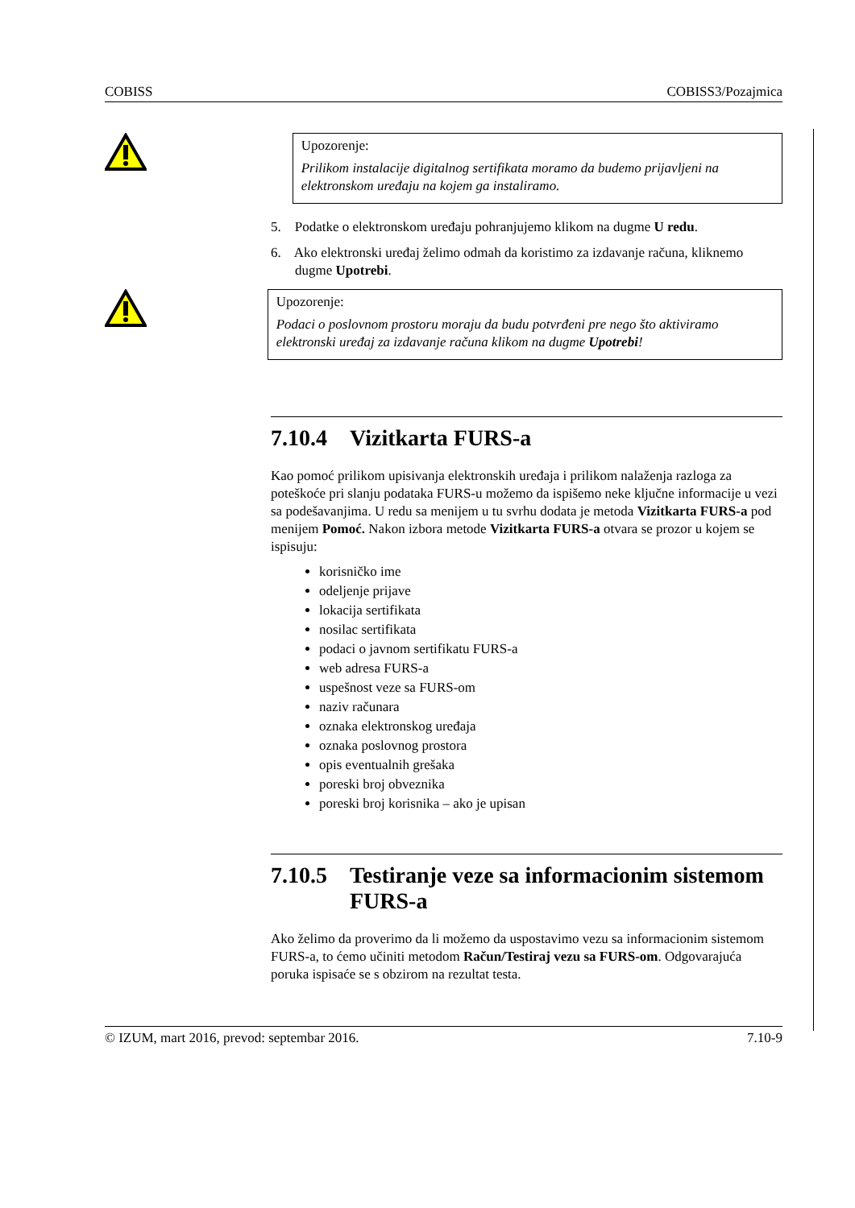COBISS COBISS3/Pozajmica
Upozorenje:
Prilikom instalacije digitalnog sertifikata moramo da budemo prijavljeni na elektronskom uređaju na kojem ga instaliramo.
5. Podatke o elektronskom uređaju pohranjujemo klikom na dugme U redu.
6. Ako elektronski uređaj želimo odmah da koristimo za izdavanje računa, kliknemo dugme Upotrebi.
Upozorenje:
Podaci o poslovnom prostoru moraju da budu potvrđeni pre nego što aktiviramo elektronski uređaj za izdavanje računa klikom na dugme Upotrebi!
7.10.4 Vizitkarta FURS-a
Kao pomoć prilikom upisivanja elektronskih uređaja i prilikom nalaženja razloga za poteškoće pri slanju podataka FURS-u možemo da ispišemo neke ključne informacije u vezi sa podešavanjima. U redu sa menijem u tu svrhu dodata je metoda Vizitkarta FURS-a pod menijem Pomoć. Nakon izbora metode Vizitkarta FURS-a otvara se prozor u kojem se ispisuju:
korisničko ime
odeljenje prijave
lokacija sertifikata
nosilac sertifikata
podaci o javnom sertifikatu FURS-a
web adresa FURS-a
uspešnost veze sa FURS-om
naziv računara
oznaka elektronskog uređaja
oznaka poslovnog prostora
opis eventualnih grešaka
poreski broj obveznika
poreski broj korisnika – ako je upisan
7.10.5 Testiranje veze sa informacionim sistemom FURS-a
Ako želimo da proverimo da li možemo da uspostavimo vezu sa informacionim sistemom FURS-a, to ćemo učiniti metodom Račun/Testiraj vezu sa FURS-om. Odgovarajuća poruka ispisaće se s obzirom na rezultat testa.
© IZUM, mart 2016, prevod: septembar 2016. 7.10-9